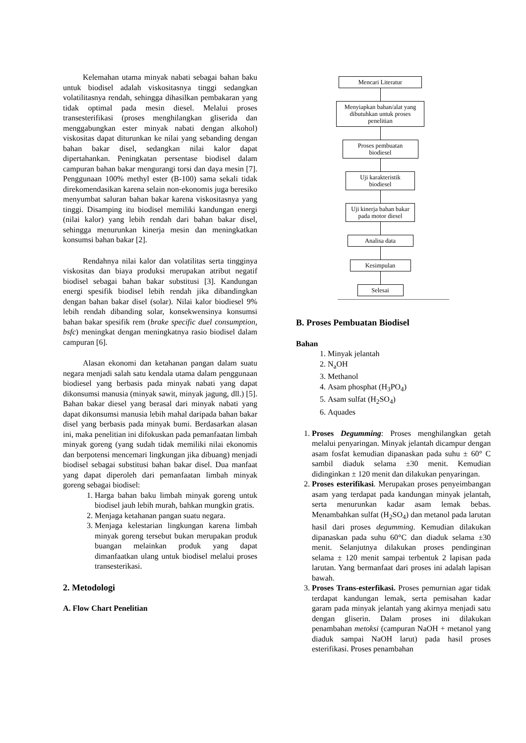Kelemahan utama minyak nabati sebagai bahan baku untuk biodisel adalah viskositasnya tinggi sedangkan volatilitasnya rendah, sehingga dihasilkan pembakaran yang tidak optimal pada mesin diesel. Melalui proses transesterifikasi (proses menghilangkan gliserida dan menggabungkan ester minyak nabati dengan alkohol) viskositas dapat diturunkan ke nilai yang sebanding dengan bahan bakar disel, sedangkan nilai kalor dapat dipertahankan. Peningkatan persentase biodisel dalam campuran bahan bakar mengurangi torsi dan daya mesin [7]. Penggunaan 100% methyl ester (B-100) sama sekali tidak direkomendasikan karena selain non-ekonomis juga beresiko menyumbat saluran bahan bakar karena viskositasnya yang tinggi. Disamping itu biodisel memiliki kandungan energi (nilai kalor) yang lebih rendah dari bahan bakar disel, sehingga menurunkan kinerja mesin dan meningkatkan konsumsi bahan bakar [2].
Rendahnya nilai kalor dan volatilitas serta tingginya viskositas dan biaya produksi merupakan atribut negatif biodisel sebagai bahan bakar substitusi [3]. Kandungan energi spesifik biodisel lebih rendah jika dibandingkan dengan bahan bakar disel (solar). Nilai kalor biodiesel 9% lebih rendah dibanding solar, konsekwensinya konsumsi bahan bakar spesifik rem (brake specific duel consumption, bsfc) meningkat dengan meningkatnya rasio biodisel dalam campuran [6].
Alasan ekonomi dan ketahanan pangan dalam suatu negara menjadi salah satu kendala utama dalam penggunaan biodiesel yang berbasis pada minyak nabati yang dapat dikonsumsi manusia (minyak sawit, minyak jagung, dll.) [5]. Bahan bakar diesel yang berasal dari minyak nabati yang dapat dikonsumsi manusia lebih mahal daripada bahan bakar disel yang berbasis pada minyak bumi. Berdasarkan alasan ini, maka penelitian ini difokuskan pada pemanfaatan limbah minyak goreng (yang sudah tidak memiliki nilai ekonomis dan berpotensi mencemari lingkungan jika dibuang) menjadi biodisel sebagai substitusi bahan bakar disel. Dua manfaat yang dapat diperoleh dari pemanfaatan limbah minyak goreng sebagai biodisel:
1. Harga bahan baku limbah minyak goreng untuk biodisel jauh lebih murah, bahkan mungkin gratis.
2. Menjaga ketahanan pangan suatu negara.
3. Menjaga kelestarian lingkungan karena limbah minyak goreng tersebut bukan merupakan produk buangan melainkan produk yang dapat dimanfaatkan ulang untuk biodisel melalui proses transesterikasi.
2. Metodologi
A. Flow Chart Penelitian
Mencari Literatur
Menyiapkan bahan/alat yang dibutuhkan untuk proses penelitian
Proses pembuatan biodiesel
Uji karakteristik biodiesel
Uji kinerja bahan bakar pada motor diesel
Analisa data
Kesimpulan
Selesai
B. Proses Pembuatan Biodisel
Bahan
1. Minyak jelantah
2. N<sub>a</sub>OH
3. Methanol
4. Asam phosphat (H<sub>3</sub>PO<sub>4</sub>)
5. Asam sulfat (H<sub>2</sub>SO<sub>4</sub>)
6. Aquades
1. Proses Degumming: Proses menghilangkan getah melalui penyaringan. Minyak jelantah dicampur dengan asam fosfat kemudian dipanaskan pada suhu ± 60° C sambil diaduk selama ±30 menit. Kemudian didinginkan ± 120 menit dan dilakukan penyaringan.
2. Proses esterifikasi. Merupakan proses penyeimbangan asam yang terdapat pada kandungan minyak jelantah, serta menurunkan kadar asam lemak bebas. Menambahkan sulfat (H<sub>2</sub>SO<sub>4</sub>) dan metanol pada larutan hasil dari proses degumming. Kemudian dilakukan dipanaskan pada suhu 60°C dan diaduk selama ±30 menit. Selanjutnya dilakukan proses pendinginan selama ± 120 menit sampai terbentuk 2 lapisan pada larutan. Yang bermanfaat dari proses ini adalah lapisan bawah.
3. Proses Trans-esterfikasi. Proses pemurnian agar tidak terdapat kandungan lemak, serta pemisahan kadar garam pada minyak jelantah yang akirnya menjadi satu dengan gliserin. Dalam proses ini dilakukan penambahan metoksi (campuran NaOH + metanol yang diaduk sampai NaOH larut) pada hasil proses esterifikasi. Proses penambahan